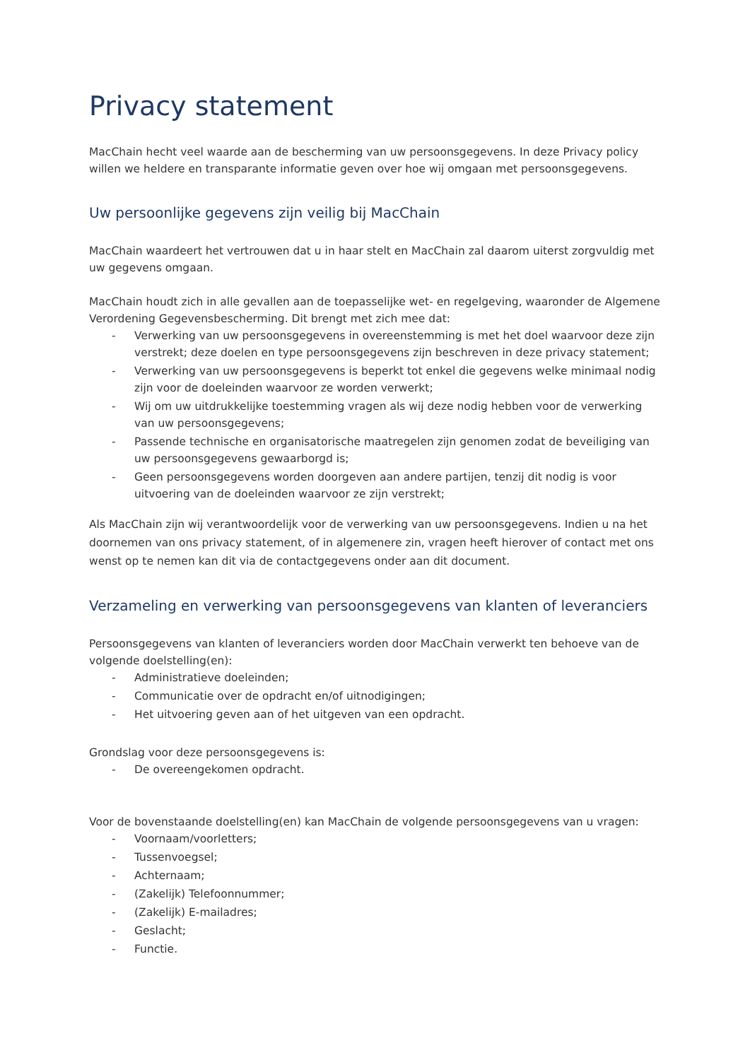Privacy statement
MacChain hecht veel waarde aan de bescherming van uw persoonsgegevens. In deze Privacy policy willen we heldere en transparante informatie geven over hoe wij omgaan met persoonsgegevens.
Uw persoonlijke gegevens zijn veilig bij MacChain
MacChain waardeert het vertrouwen dat u in haar stelt en MacChain zal daarom uiterst zorgvuldig met uw gegevens omgaan.
MacChain houdt zich in alle gevallen aan de toepasselijke wet- en regelgeving, waaronder de Algemene Verordening Gegevensbescherming. Dit brengt met zich mee dat:
- Verwerking van uw persoonsgegevens in overeenstemming is met het doel waarvoor deze zijn verstrekt; deze doelen en type persoonsgegevens zijn beschreven in deze privacy statement;
- Verwerking van uw persoonsgegevens is beperkt tot enkel die gegevens welke minimaal nodig zijn voor de doeleinden waarvoor ze worden verwerkt;
- Wij om uw uitdrukkelijke toestemming vragen als wij deze nodig hebben voor de verwerking van uw persoonsgegevens;
- Passende technische en organisatorische maatregelen zijn genomen zodat de beveiliging van uw persoonsgegevens gewaarborgd is;
- Geen persoonsgegevens worden doorgeven aan andere partijen, tenzij dit nodig is voor uitvoering van de doeleinden waarvoor ze zijn verstrekt;
Als MacChain zijn wij verantwoordelijk voor de verwerking van uw persoonsgegevens. Indien u na het doornemen van ons privacy statement, of in algemenere zin, vragen heeft hierover of contact met ons wenst op te nemen kan dit via de contactgegevens onder aan dit document.
Verzameling en verwerking van persoonsgegevens van klanten of leveranciers
Persoonsgegevens van klanten of leveranciers worden door MacChain verwerkt ten behoeve van de volgende doelstelling(en):
- Administratieve doeleinden;
- Communicatie over de opdracht en/of uitnodigingen;
- Het uitvoering geven aan of het uitgeven van een opdracht.
Grondslag voor deze persoonsgegevens is:
- De overeengekomen opdracht.
Voor de bovenstaande doelstelling(en) kan MacChain de volgende persoonsgegevens van u vragen:
- Voornaam/voorletters;
- Tussenvoegsel;
- Achternaam;
- (Zakelijk) Telefoonnummer;
- (Zakelijk) E-mailadres;
- Geslacht;
- Functie.